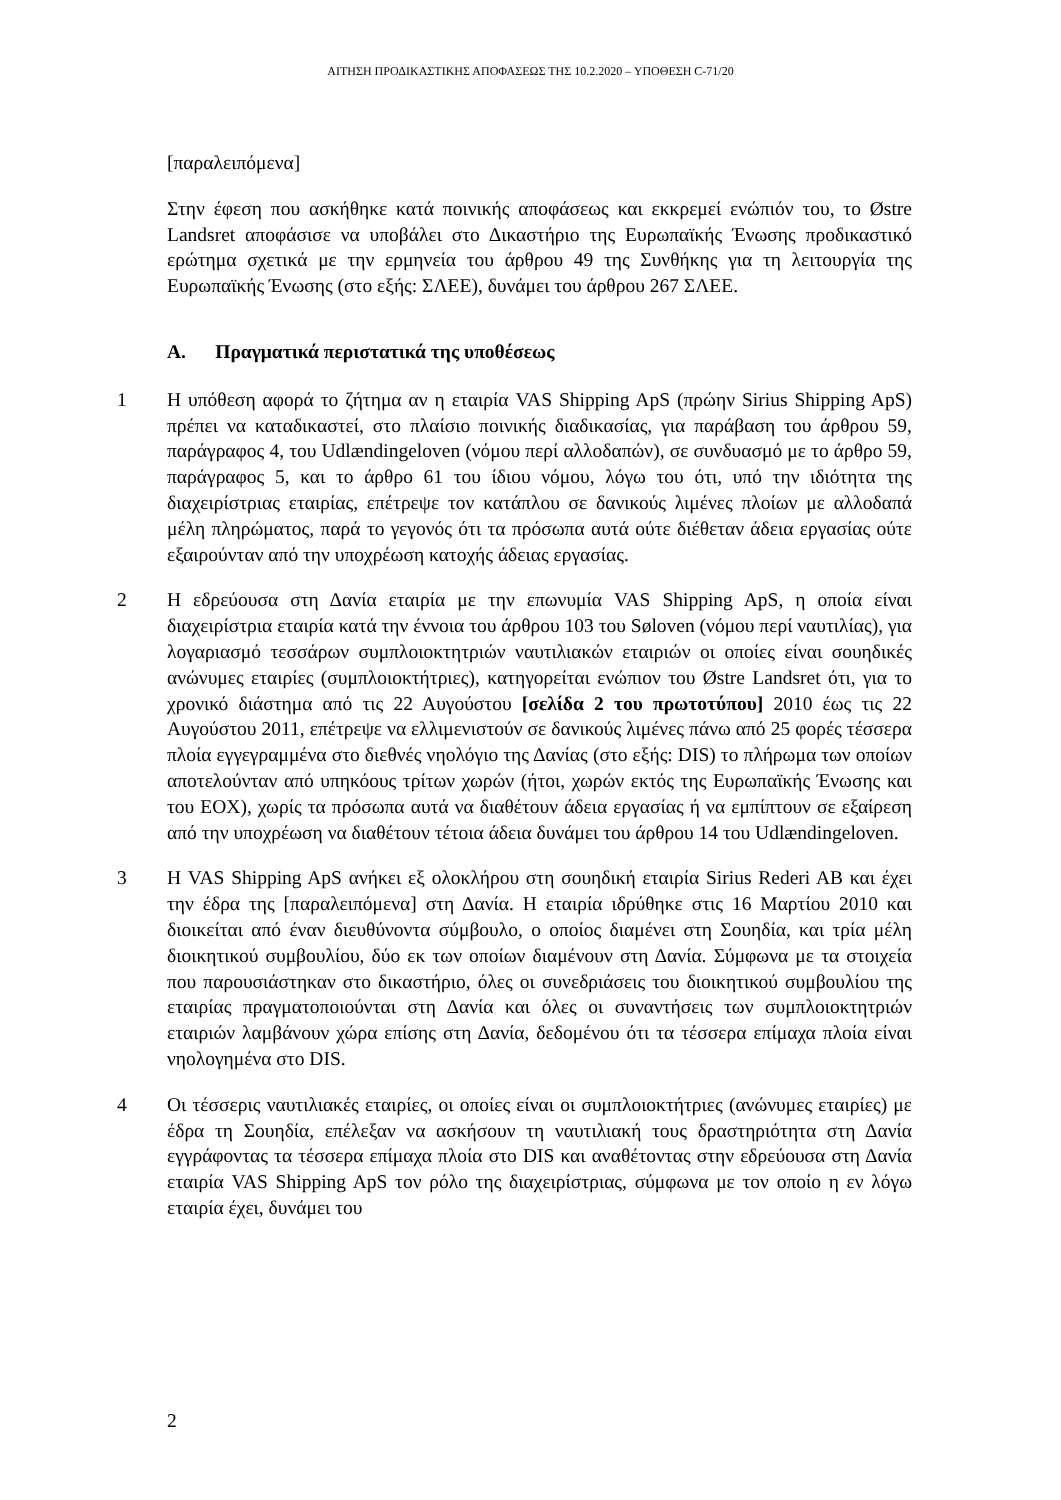ΑΙΤΗΣΗ ΠΡΟΔΙΚΑΣΤΙΚΗΣ ΑΠΟΦΑΣΕΩΣ ΤΗΣ 10.2.2020 – ΥΠΟΘΕΣΗ C-71/20
[παραλειπόμενα]
Στην έφεση που ασκήθηκε κατά ποινικής αποφάσεως και εκκρεμεί ενώπιόν του, το Østre Landsret αποφάσισε να υποβάλει στο Δικαστήριο της Ευρωπαϊκής Ένωσης προδικαστικό ερώτημα σχετικά με την ερμηνεία του άρθρου 49 της Συνθήκης για τη λειτουργία της Ευρωπαϊκής Ένωσης (στο εξής: ΣΛΕΕ), δυνάμει του άρθρου 267 ΣΛΕΕ.
A. Πραγματικά περιστατικά της υποθέσεως
1 Η υπόθεση αφορά το ζήτημα αν η εταιρία VAS Shipping ApS (πρώην Sirius Shipping ApS) πρέπει να καταδικαστεί, στο πλαίσιο ποινικής διαδικασίας, για παράβαση του άρθρου 59, παράγραφος 4, του Udlændingeloven (νόμου περί αλλοδαπών), σε συνδυασμό με το άρθρο 59, παράγραφος 5, και το άρθρο 61 του ίδιου νόμου, λόγω του ότι, υπό την ιδιότητα της διαχειρίστριας εταιρίας, επέτρεψε τον κατάπλου σε δανικούς λιμένες πλοίων με αλλοδαπά μέλη πληρώματος, παρά το γεγονός ότι τα πρόσωπα αυτά ούτε διέθεταν άδεια εργασίας ούτε εξαιρούνταν από την υποχρέωση κατοχής άδειας εργασίας.
2 Η εδρεύουσα στη Δανία εταιρία με την επωνυμία VAS Shipping ApS, η οποία είναι διαχειρίστρια εταιρία κατά την έννοια του άρθρου 103 του Søloven (νόμου περί ναυτιλίας), για λογαριασμό τεσσάρων συμπλοιοκτητριών ναυτιλιακών εταιριών οι οποίες είναι σουηδικές ανώνυμες εταιρίες (συμπλοιοκτήτριες), κατηγορείται ενώπιον του Østre Landsret ότι, για το χρονικό διάστημα από τις 22 Αυγούστου [σελίδα 2 του πρωτοτύπου] 2010 έως τις 22 Αυγούστου 2011, επέτρεψε να ελλιμενιστούν σε δανικούς λιμένες πάνω από 25 φορές τέσσερα πλοία εγγεγραμμένα στο διεθνές νηολόγιο της Δανίας (στο εξής: DIS) το πλήρωμα των οποίων αποτελούνταν από υπηκόους τρίτων χωρών (ήτοι, χωρών εκτός της Ευρωπαϊκής Ένωσης και του ΕΟΧ), χωρίς τα πρόσωπα αυτά να διαθέτουν άδεια εργασίας ή να εμπίπτουν σε εξαίρεση από την υποχρέωση να διαθέτουν τέτοια άδεια δυνάμει του άρθρου 14 του Udlændingeloven.
3 Η VAS Shipping ApS ανήκει εξ ολοκλήρου στη σουηδική εταιρία Sirius Rederi AB και έχει την έδρα της [παραλειπόμενα] στη Δανία. Η εταιρία ιδρύθηκε στις 16 Μαρτίου 2010 και διοικείται από έναν διευθύνοντα σύμβουλο, ο οποίος διαμένει στη Σουηδία, και τρία μέλη διοικητικού συμβουλίου, δύο εκ των οποίων διαμένουν στη Δανία. Σύμφωνα με τα στοιχεία που παρουσιάστηκαν στο δικαστήριο, όλες οι συνεδριάσεις του διοικητικού συμβουλίου της εταιρίας πραγματοποιούνται στη Δανία και όλες οι συναντήσεις των συμπλοιοκτητριών εταιριών λαμβάνουν χώρα επίσης στη Δανία, δεδομένου ότι τα τέσσερα επίμαχα πλοία είναι νηολογημένα στο DIS.
4 Οι τέσσερις ναυτιλιακές εταιρίες, οι οποίες είναι οι συμπλοιοκτήτριες (ανώνυμες εταιρίες) με έδρα τη Σουηδία, επέλεξαν να ασκήσουν τη ναυτιλιακή τους δραστηριότητα στη Δανία εγγράφοντας τα τέσσερα επίμαχα πλοία στο DIS και αναθέτοντας στην εδρεύουσα στη Δανία εταιρία VAS Shipping ApS τον ρόλο της διαχειρίστριας, σύμφωνα με τον οποίο η εν λόγω εταιρία έχει, δυνάμει του
2